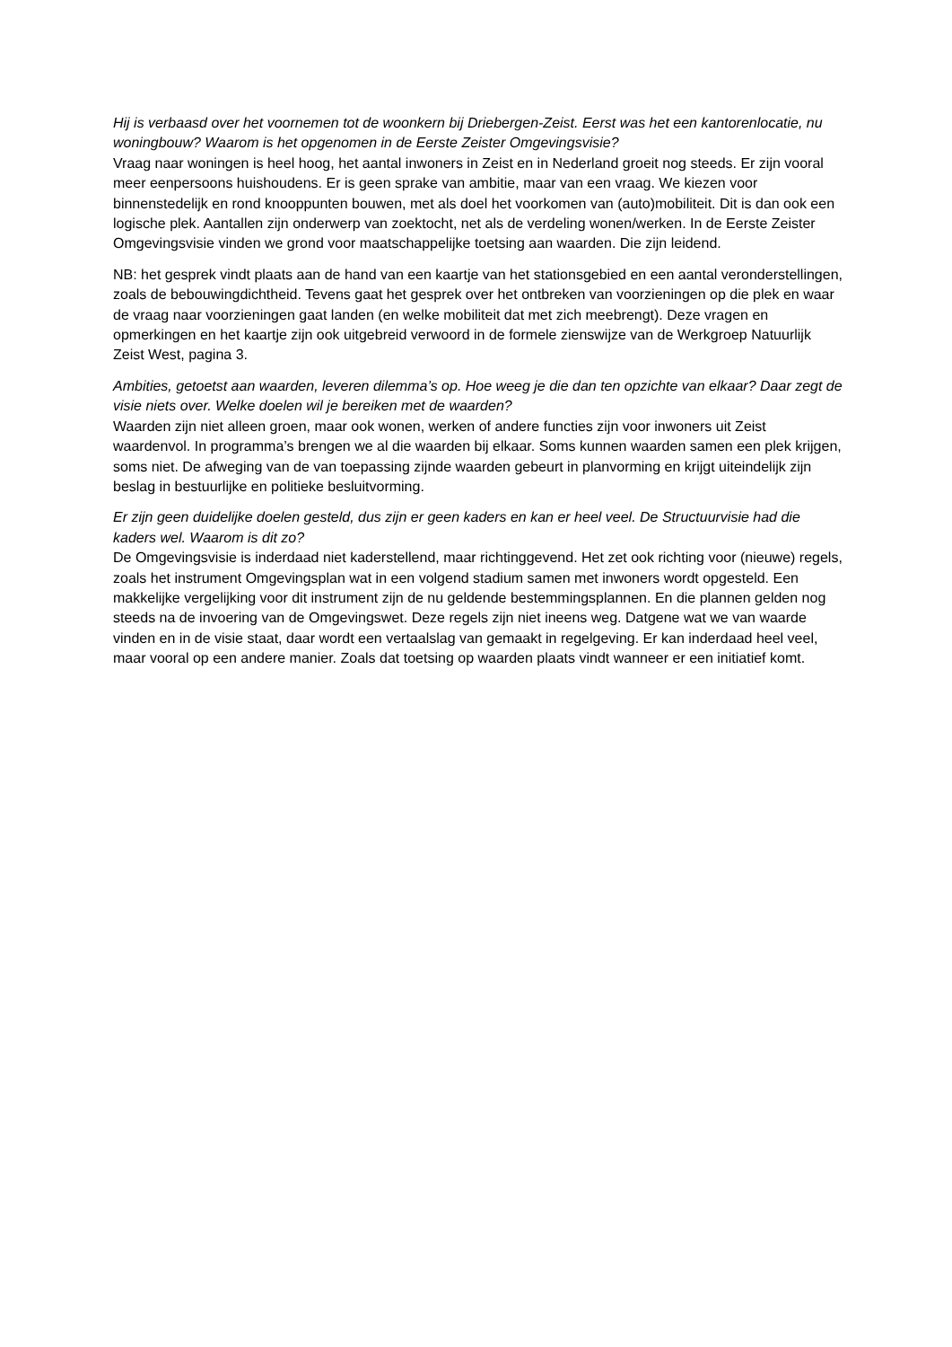Hij is verbaasd over het voornemen tot de woonkern bij Driebergen-Zeist. Eerst was het een kantorenlocatie, nu woningbouw? Waarom is het opgenomen in de Eerste Zeister Omgevingsvisie?
Vraag naar woningen is heel hoog, het aantal inwoners in Zeist en in Nederland groeit nog steeds. Er zijn vooral meer eenpersoons huishoudens. Er is geen sprake van ambitie, maar van een vraag. We kiezen voor binnenstedelijk en rond knooppunten bouwen, met als doel het voorkomen van (auto)mobiliteit. Dit is dan ook een logische plek. Aantallen zijn onderwerp van zoektocht, net als de verdeling wonen/werken. In de Eerste Zeister Omgevingsvisie vinden we grond voor maatschappelijke toetsing aan waarden. Die zijn leidend.
NB: het gesprek vindt plaats aan de hand van een kaartje van het stationsgebied en een aantal veronderstellingen, zoals de bebouwingdichtheid. Tevens gaat het gesprek over het ontbreken van voorzieningen op die plek en waar de vraag naar voorzieningen gaat landen (en welke mobiliteit dat met zich meebrengt). Deze vragen en opmerkingen en het kaartje zijn ook uitgebreid verwoord in de formele zienswijze van de Werkgroep Natuurlijk Zeist West, pagina 3.
Ambities, getoetst aan waarden, leveren dilemma’s op. Hoe weeg je die dan ten opzichte van elkaar? Daar zegt de visie niets over. Welke doelen wil je bereiken met de waarden?
Waarden zijn niet alleen groen, maar ook wonen, werken of andere functies zijn voor inwoners uit Zeist waardenvol. In programma’s brengen we al die waarden bij elkaar. Soms kunnen waarden samen een plek krijgen, soms niet. De afweging van de van toepassing zijnde waarden gebeurt in planvorming en krijgt uiteindelijk zijn beslag in bestuurlijke en politieke besluitvorming.
Er zijn geen duidelijke doelen gesteld, dus zijn er geen kaders en kan er heel veel. De Structuurvisie had die kaders wel. Waarom is dit zo?
De Omgevingsvisie is inderdaad niet kaderstellend, maar richtinggevend. Het zet ook richting voor (nieuwe) regels, zoals het instrument Omgevingsplan wat in een volgend stadium samen met inwoners wordt opgesteld. Een makkelijke vergelijking voor dit instrument zijn de nu geldende bestemmingsplannen. En die plannen gelden nog steeds na de invoering van de Omgevingswet. Deze regels zijn niet ineens weg. Datgene wat we van waarde vinden en in de visie staat, daar wordt een vertaalslag van gemaakt in regelgeving. Er kan inderdaad heel veel, maar vooral op een andere manier. Zoals dat toetsing op waarden plaats vindt wanneer er een initiatief komt.